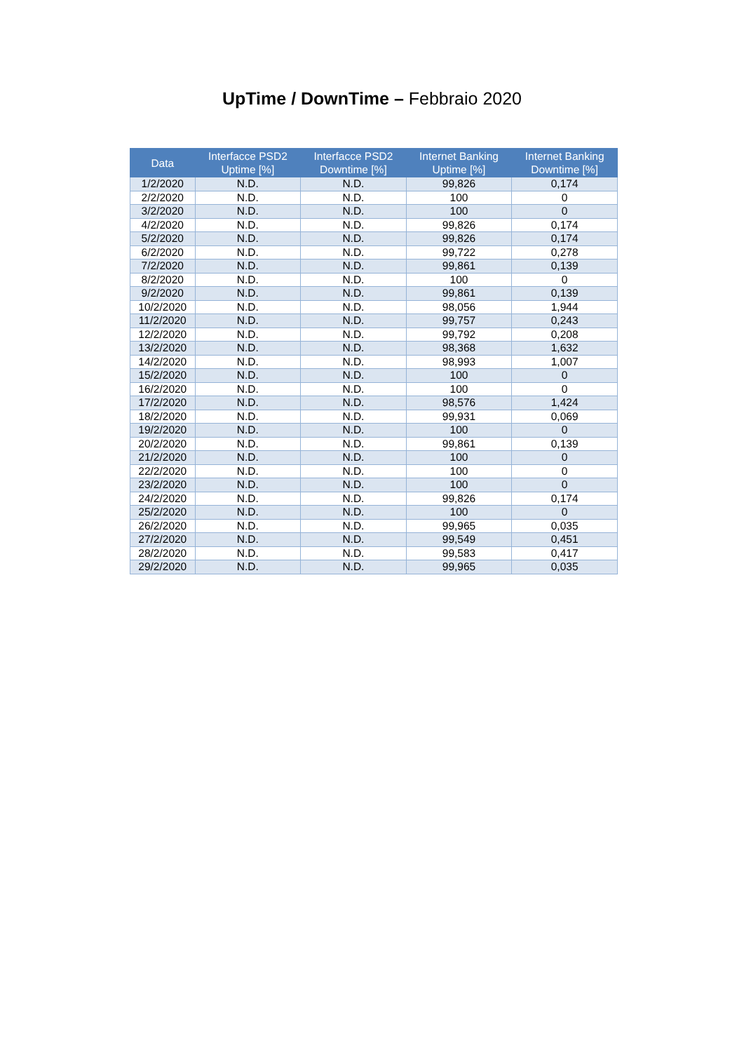UpTime / DownTime – Febbraio 2020
| Data | Interfacce PSD2 Uptime [%] | Interfacce PSD2 Downtime [%] | Internet Banking Uptime [%] | Internet Banking Downtime [%] |
| --- | --- | --- | --- | --- |
| 1/2/2020 | N.D. | N.D. | 99,826 | 0,174 |
| 2/2/2020 | N.D. | N.D. | 100 | 0 |
| 3/2/2020 | N.D. | N.D. | 100 | 0 |
| 4/2/2020 | N.D. | N.D. | 99,826 | 0,174 |
| 5/2/2020 | N.D. | N.D. | 99,826 | 0,174 |
| 6/2/2020 | N.D. | N.D. | 99,722 | 0,278 |
| 7/2/2020 | N.D. | N.D. | 99,861 | 0,139 |
| 8/2/2020 | N.D. | N.D. | 100 | 0 |
| 9/2/2020 | N.D. | N.D. | 99,861 | 0,139 |
| 10/2/2020 | N.D. | N.D. | 98,056 | 1,944 |
| 11/2/2020 | N.D. | N.D. | 99,757 | 0,243 |
| 12/2/2020 | N.D. | N.D. | 99,792 | 0,208 |
| 13/2/2020 | N.D. | N.D. | 98,368 | 1,632 |
| 14/2/2020 | N.D. | N.D. | 98,993 | 1,007 |
| 15/2/2020 | N.D. | N.D. | 100 | 0 |
| 16/2/2020 | N.D. | N.D. | 100 | 0 |
| 17/2/2020 | N.D. | N.D. | 98,576 | 1,424 |
| 18/2/2020 | N.D. | N.D. | 99,931 | 0,069 |
| 19/2/2020 | N.D. | N.D. | 100 | 0 |
| 20/2/2020 | N.D. | N.D. | 99,861 | 0,139 |
| 21/2/2020 | N.D. | N.D. | 100 | 0 |
| 22/2/2020 | N.D. | N.D. | 100 | 0 |
| 23/2/2020 | N.D. | N.D. | 100 | 0 |
| 24/2/2020 | N.D. | N.D. | 99,826 | 0,174 |
| 25/2/2020 | N.D. | N.D. | 100 | 0 |
| 26/2/2020 | N.D. | N.D. | 99,965 | 0,035 |
| 27/2/2020 | N.D. | N.D. | 99,549 | 0,451 |
| 28/2/2020 | N.D. | N.D. | 99,583 | 0,417 |
| 29/2/2020 | N.D. | N.D. | 99,965 | 0,035 |